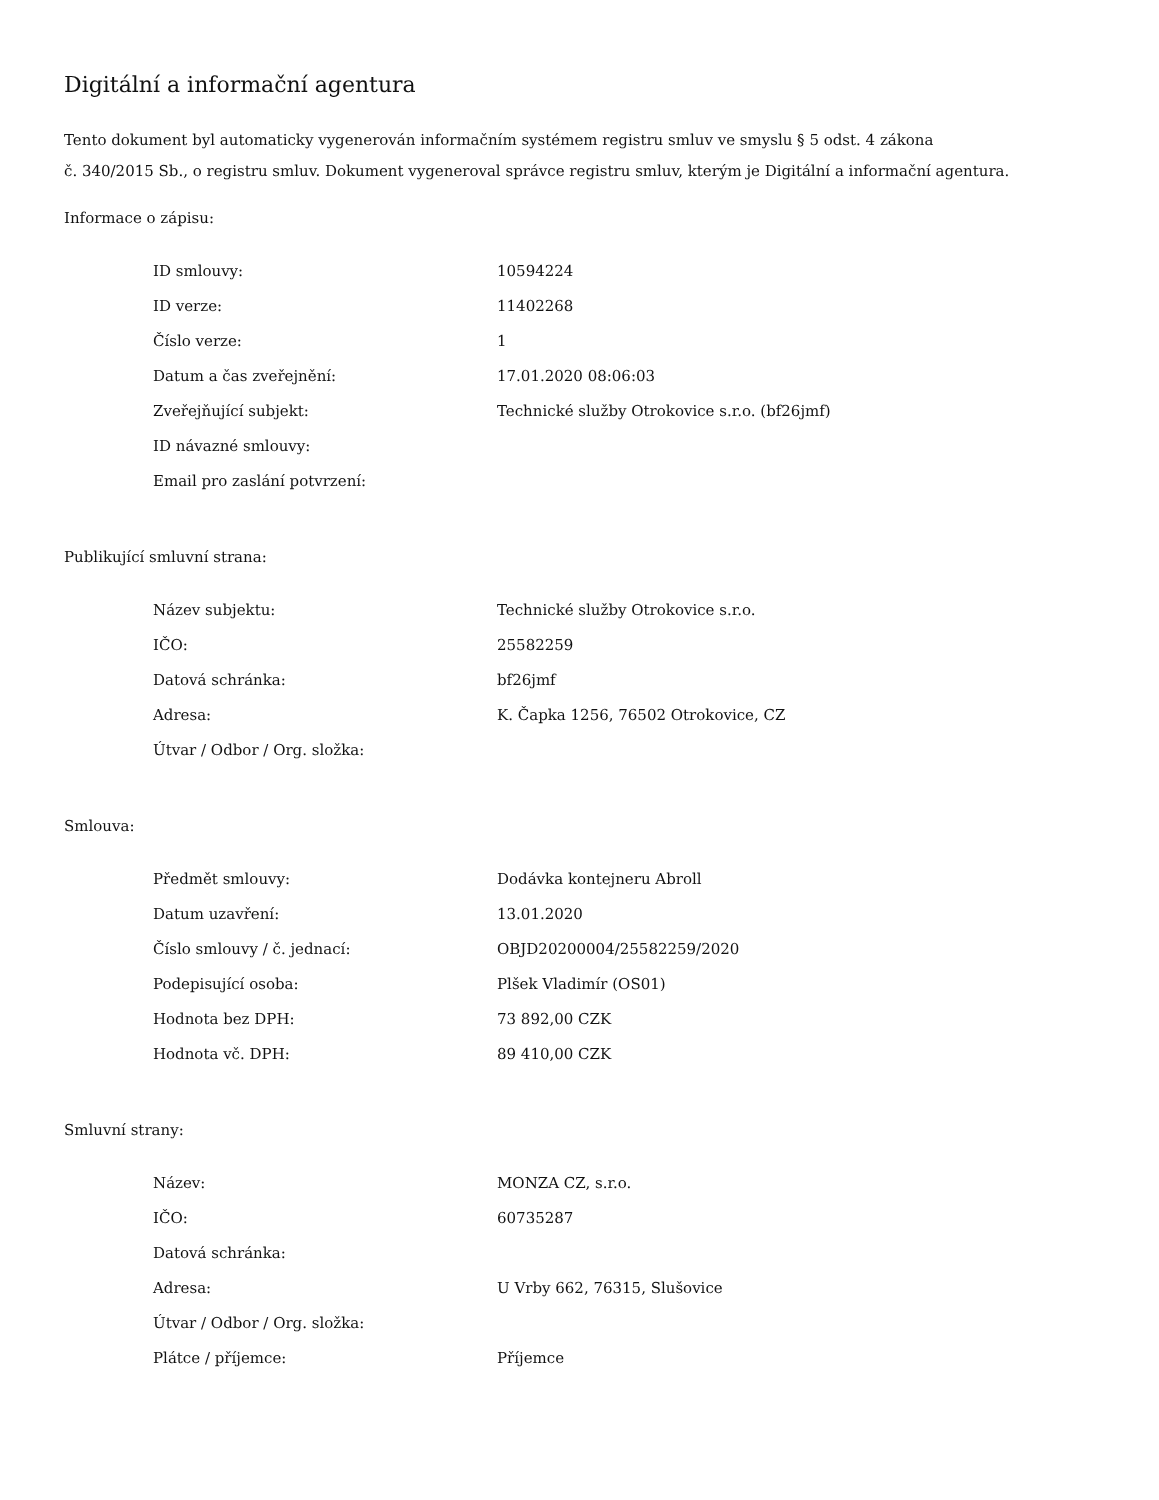Digitální a informační agentura
Tento dokument byl automaticky vygenerován informačním systémem registru smluv ve smyslu § 5 odst. 4 zákona
č. 340/2015 Sb., o registru smluv. Dokument vygeneroval správce registru smluv, kterým je Digitální a informační agentura.
Informace o zápisu:
| ID smlouvy: | 10594224 |
| ID verze: | 11402268 |
| Číslo verze: | 1 |
| Datum a čas zveřejnění: | 17.01.2020 08:06:03 |
| Zveřejňující subjekt: | Technické služby Otrokovice s.r.o. (bf26jmf) |
| ID návazné smlouvy: | |
| Email pro zaslání potvrzení: | |
Publikující smluvní strana:
| Název subjektu: | Technické služby Otrokovice s.r.o. |
| IČO: | 25582259 |
| Datová schránka: | bf26jmf |
| Adresa: | K. Čapka 1256, 76502 Otrokovice, CZ |
| Útvar / Odbor / Org. složka: | |
Smlouva:
| Předmět smlouvy: | Dodávka kontejneru Abroll |
| Datum uzavření: | 13.01.2020 |
| Číslo smlouvy / č. jednací: | OBJD20200004/25582259/2020 |
| Podepisující osoba: | Plšek Vladimír (OS01) |
| Hodnota bez DPH: | 73 892,00 CZK |
| Hodnota vč. DPH: | 89 410,00 CZK |
Smluvní strany:
| Název: | MONZA CZ, s.r.o. |
| IČO: | 60735287 |
| Datová schránka: | |
| Adresa: | U Vrby 662, 76315, Slušovice |
| Útvar / Odbor / Org. složka: | |
| Plátce / příjemce: | Příjemce |